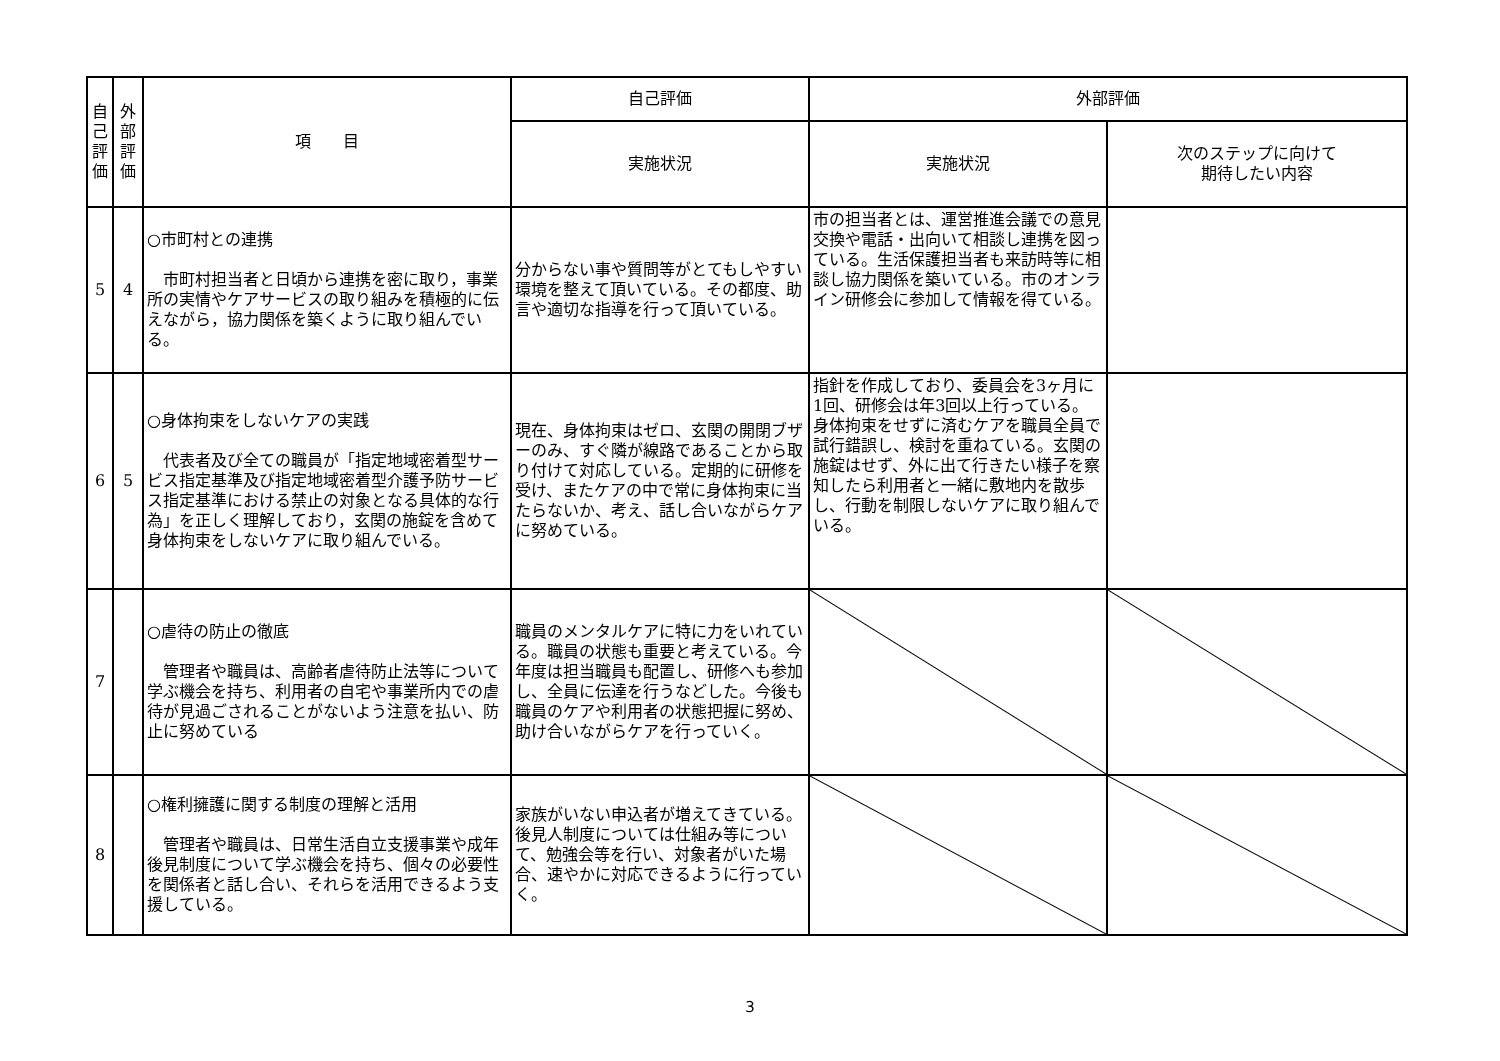| 自 己 評 価 | 外 部 評 価 | 項 目 | 自己評価 | 外部評価 | |
| --- | --- | --- | --- | --- | --- |
| | | | 実施状況 | 実施状況 | 次のステップに向けて 期待したい内容 |
| 5 | 4 | ○市町村との連携 市町村担当者と日頃から連携を密に取り，事業所の実情やケアサービスの取り組みを積極的に伝えながら，協力関係を築くように取り組んでいる。 | 分からない事や質問等がとてもしやすい環境を整えて頂いている。その都度、助言や適切な指導を行って頂いている。 | 市の担当者とは、運営推進会議での意見交換や電話・出向いて相談し連携を図っている。生活保護担当者も来訪時等に相談し協力関係を築いている。市のオンライン研修会に参加して情報を得ている。 | |
| 6 | 5 | ○身体拘束をしないケアの実践 代表者及び全ての職員が「指定地域密着型サービス指定基準及び指定地域密着型介護予防サービス指定基準における禁止の対象となる具体的な行為」を正しく理解しており，玄関の施錠を含めて身体拘束をしないケアに取り組んでいる。 | 現在、身体拘束はゼロ、玄関の開閉ブザーのみ、すぐ隣が線路であることから取り付けて対応している。定期的に研修を受け、またケアの中で常に身体拘束に当たらないか、考え、話し合いながらケアに努めている。 | 指針を作成しており、委員会を3ヶ月に1回、研修会は年3回以上行っている。身体拘束をせずに済むケアを職員全員で試行錯誤し、検討を重ねている。玄関の施錠はせず、外に出て行きたい様子を察知したら利用者と一緒に敷地内を散歩し、行動を制限しないケアに取り組んでいる。 | |
| 7 | | ○虐待の防止の徹底 管理者や職員は、高齢者虐待防止法等について学ぶ機会を持ち、利用者の自宅や事業所内での虐待が見過ごされることがないよう注意を払い、防止に努めている | 職員のメンタルケアに特に力をいれている。職員の状態も重要と考えている。今年度は担当職員も配置し、研修へも参加し、全員に伝達を行うなどした。今後も職員のケアや利用者の状態把握に努め、助け合いながらケアを行っていく。 | | |
| 8 | | ○権利擁護に関する制度の理解と活用 管理者や職員は、日常生活自立支援事業や成年後見制度について学ぶ機会を持ち、個々の必要性を関係者と話し合い、それらを活用できるよう支援している。 | 家族がいない申込者が増えてきている。後見人制度については仕組み等について、勉強会等を行い、対象者がいた場合、速やかに対応できるように行っていく。 | | |
3